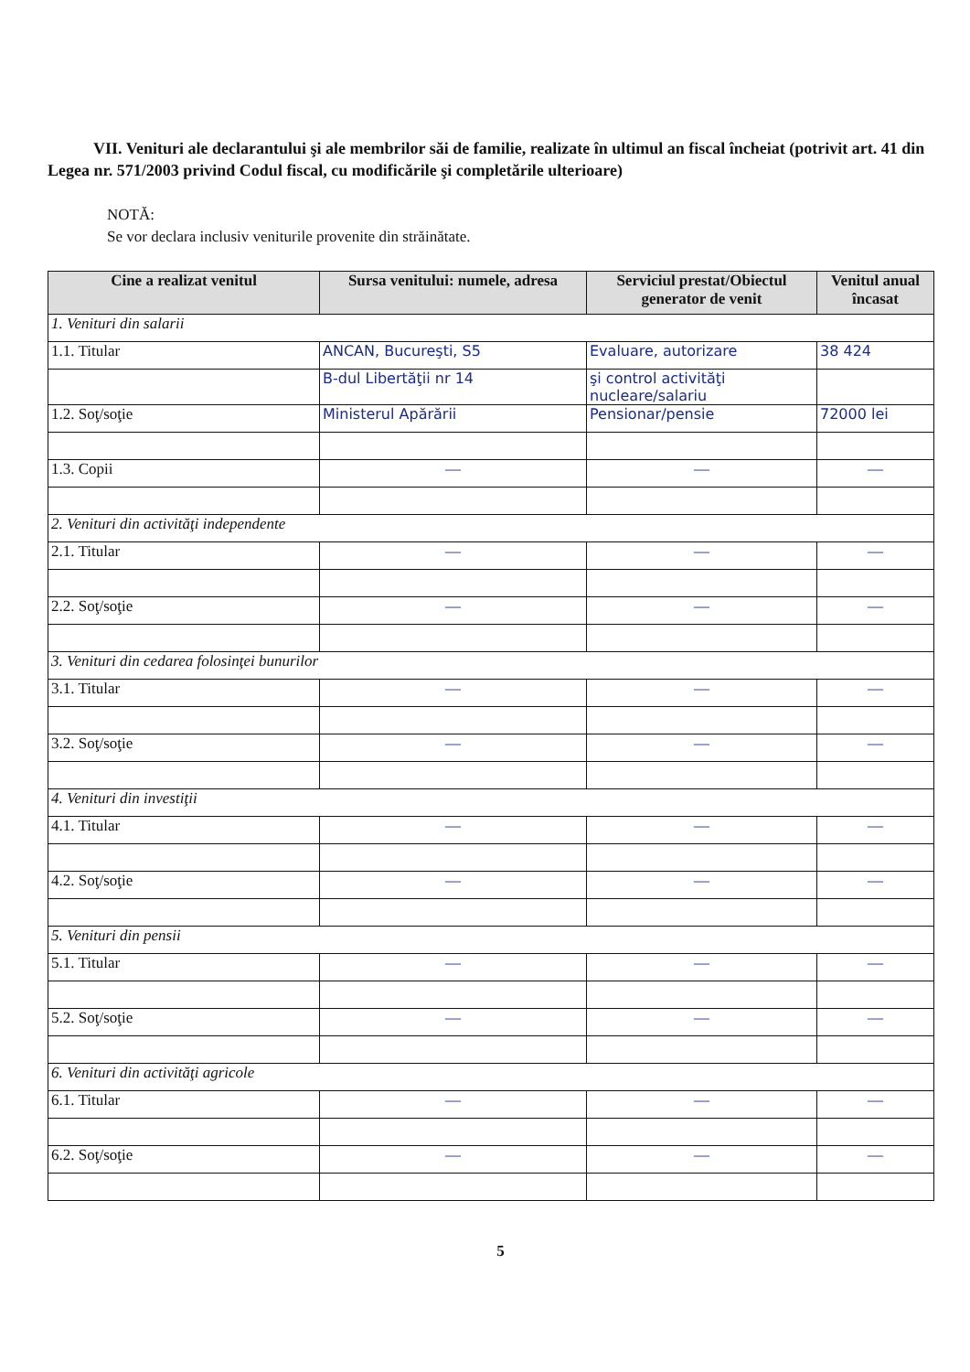VII. Venituri ale declarantului şi ale membrilor săi de familie, realizate în ultimul an fiscal încheiat (potrivit art. 41 din Legea nr. 571/2003 privind Codul fiscal, cu modificările şi completările ulterioare)
NOTĂ:
Se vor declara inclusiv veniturile provenite din străinătate.
| Cine a realizat venitul | Sursa venitului: numele, adresa | Serviciul prestat/Obiectul generator de venit | Venitul anual încasat |
| --- | --- | --- | --- |
| 1. Venituri din salarii | | | |
| 1.1. Titular | ANCAN, Bucureşti, S5 | Evaluare, autorizare | 38 424 |
| | B-dul Libertăţii nr 14 | şi control activităţi nucleare/salariu | |
| 1.2. Soţ/soţie | Ministerul Apărării | Pensionar/pensie | 72000 lei |
| 1.3. Copii | — | — | — |
| 2. Venituri din activităţi independente | | | |
| 2.1. Titular | — | — | — |
| 2.2. Soţ/soţie | — | — | — |
| 3. Venituri din cedarea folosinţei bunurilor | | | |
| 3.1. Titular | — | — | — |
| 3.2. Soţ/soţie | — | — | — |
| 4. Venituri din investiţii | | | |
| 4.1. Titular | — | — | — |
| 4.2. Soţ/soţie | — | — | — |
| 5. Venituri din pensii | | | |
| 5.1. Titular | — | — | — |
| 5.2. Soţ/soţie | — | — | — |
| 6. Venituri din activităţi agricole | | | |
| 6.1. Titular | — | — | — |
| 6.2. Soţ/soţie | — | — | — |
5